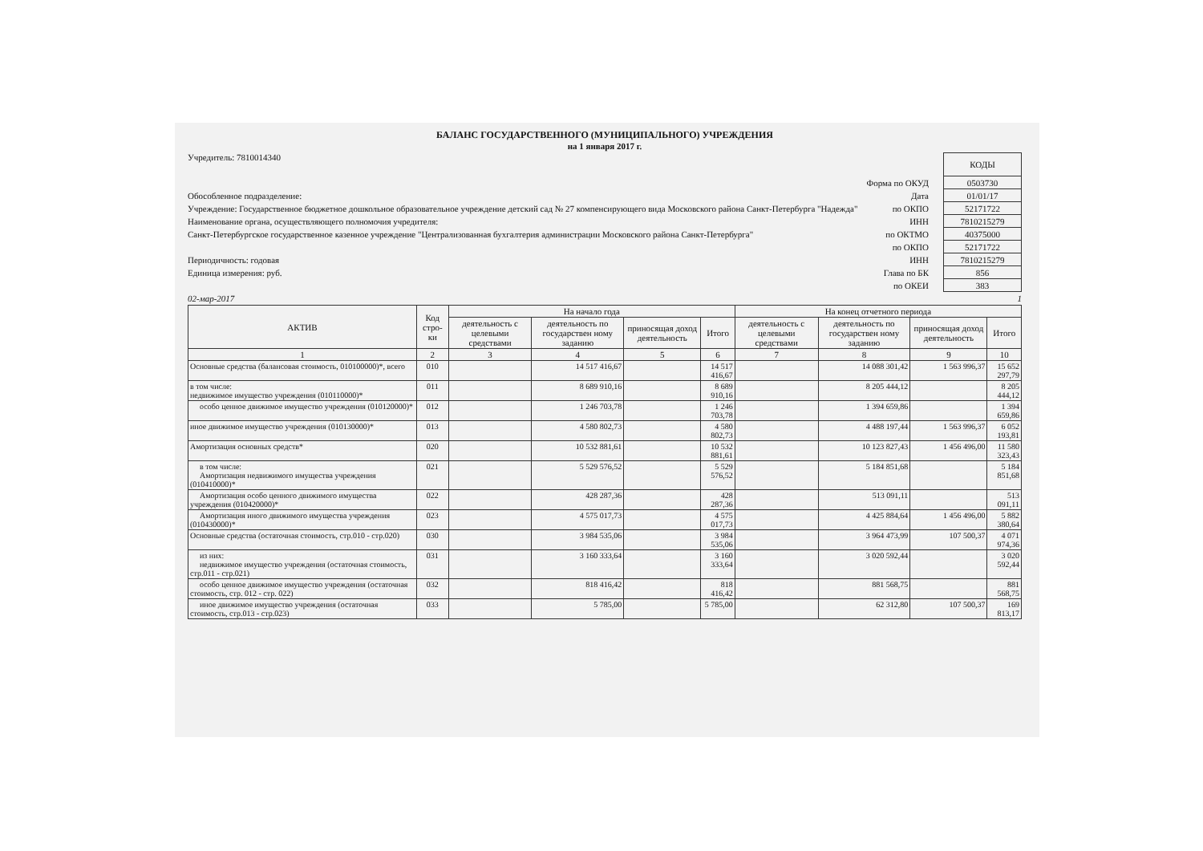БАЛАНС ГОСУДАРСТВЕННОГО (МУНИЦИПАЛЬНОГО) УЧРЕЖДЕНИЯ
на 1 января 2017 г.
Учредитель: 7810014340
Обособленное подразделение:
Учреждение: Государственное бюджетное дошкольное образовательное учреждение детский сад № 27 компенсирующего вида Московского района Санкт-Петербурга "Надежда"
Наименование органа, осуществляющего полномочия учредителя:
Санкт-Петербургское государственное казенное учреждение "Централизованная бухгалтерия администрации Московского района Санкт-Петербурга"
Периодичность: годовая
Единица измерения: руб.
| | КОДЫ |
| Форма по ОКУД | 0503730 |
| Дата | 01/01/17 |
| по ОКПО | 52171722 |
| ИНН | 7810215279 |
| по ОКТМО | 40375000 |
| по ОКПО | 52171722 |
| ИНН | 7810215279 |
| Глава по БК | 856 |
| по ОКЕИ | 383 |
02-мар-2017 1
| АКТИВ | Код стро-ки | На начало года | | | | На конец отчетного периода | | | |
| --- | --- | --- | --- | --- | --- | --- | --- | --- | --- |
| | | деятельность с целевыми средствами | деятельность по государствен ному заданию | приносящая доход деятельность | Итого | деятельность с целевыми средствами | деятельность по государствен ному заданию | приносящая доход деятельность | Итого |
| 1 | 2 | 3 | 4 | 5 | 6 | 7 | 8 | 9 | 10 |
| Основные средства (балансовая стоимость, 010100000)*, всего | 010 | | 14 517 416,67 | | 14 517 416,67 | | 14 088 301,42 | 1 563 996,37 | 15 652 297,79 |
| в том числе: недвижимое имущество учреждения (010110000)* | 011 | | 8 689 910,16 | | 8 689 910,16 | | 8 205 444,12 | | 8 205 444,12 |
| особо ценное движимое имущество учреждения (010120000)* | 012 | | 1 246 703,78 | | 1 246 703,78 | | 1 394 659,86 | | 1 394 659,86 |
| иное движимое имущество учреждения (010130000)* | 013 | | 4 580 802,73 | | 4 580 802,73 | | 4 488 197,44 | 1 563 996,37 | 6 052 193,81 |
| Амортизация основных средств* | 020 | | 10 532 881,61 | | 10 532 881,61 | | 10 123 827,43 | 1 456 496,00 | 11 580 323,43 |
| в том числе: Амортизация недвижимого имущества учреждения (010410000)* | 021 | | 5 529 576,52 | | 5 529 576,52 | | 5 184 851,68 | | 5 184 851,68 |
| Амортизация особо ценного движимого имущества учреждения (010420000)* | 022 | | 428 287,36 | | 428 287,36 | | 513 091,11 | | 513 091,11 |
| Амортизация иного движимого имущества учреждения (010430000)* | 023 | | 4 575 017,73 | | 4 575 017,73 | | 4 425 884,64 | 1 456 496,00 | 5 882 380,64 |
| Основные средства (остаточная стоимость, стр.010 - стр.020) | 030 | | 3 984 535,06 | | 3 984 535,06 | | 3 964 473,99 | 107 500,37 | 4 071 974,36 |
| из них: недвижимое имущество учреждения (остаточная стоимость, стр.011 - стр.021) | 031 | | 3 160 333,64 | | 3 160 333,64 | | 3 020 592,44 | | 3 020 592,44 |
| особо ценное движимое имущество учреждения (остаточная стоимость, стр. 012 - стр. 022) | 032 | | 818 416,42 | | 818 416,42 | | 881 568,75 | | 881 568,75 |
| иное движимое имущество учреждения (остаточная стоимость, стр.013 - стр.023) | 033 | | 5 785,00 | | 5 785,00 | | 62 312,80 | 107 500,37 | 169 813,17 |